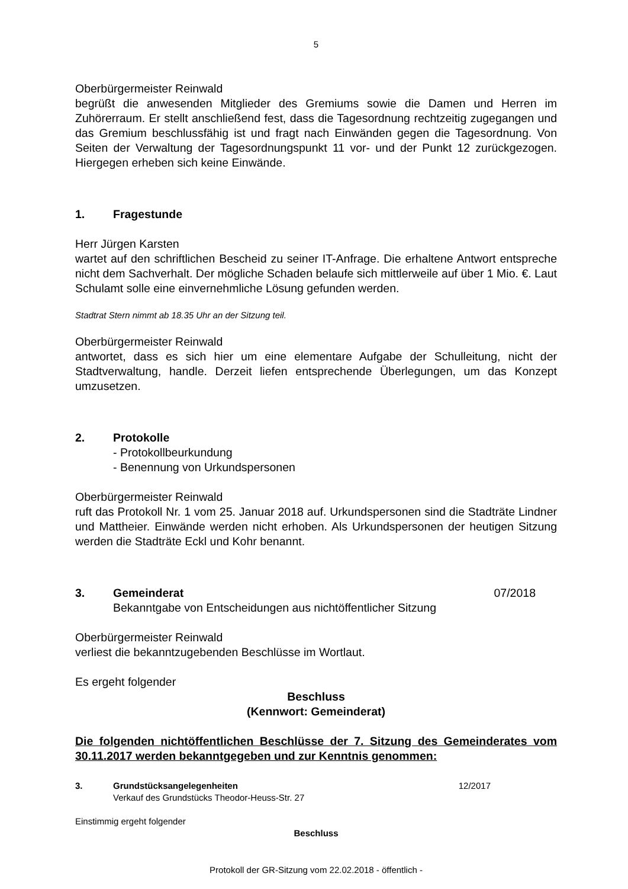5
Oberbürgermeister Reinwald
begrüßt die anwesenden Mitglieder des Gremiums sowie die Damen und Herren im Zuhörerraum. Er stellt anschließend fest, dass die Tagesordnung rechtzeitig zugegangen und das Gremium beschlussfähig ist und fragt nach Einwänden gegen die Tagesordnung. Von Seiten der Verwaltung der Tagesordnungspunkt 11 vor- und der Punkt 12 zurückgezogen. Hiergegen erheben sich keine Einwände.
1. Fragestunde
Herr Jürgen Karsten
wartet auf den schriftlichen Bescheid zu seiner IT-Anfrage. Die erhaltene Antwort entspreche nicht dem Sachverhalt. Der mögliche Schaden belaufe sich mittlerweile auf über 1 Mio. €. Laut Schulamt solle eine einvernehmliche Lösung gefunden werden.
Stadtrat Stern nimmt ab 18.35 Uhr an der Sitzung teil.
Oberbürgermeister Reinwald
antwortet, dass es sich hier um eine elementare Aufgabe der Schulleitung, nicht der Stadtverwaltung, handle. Derzeit liefen entsprechende Überlegungen, um das Konzept umzusetzen.
2. Protokolle
- Protokollbeurkundung
- Benennung von Urkundspersonen
Oberbürgermeister Reinwald
ruft das Protokoll Nr. 1 vom 25. Januar 2018 auf. Urkundspersonen sind die Stadträte Lindner und Mattheier. Einwände werden nicht erhoben. Als Urkundspersonen der heutigen Sitzung werden die Stadträte Eckl und Kohr benannt.
3. Gemeinderat 07/2018
Bekanntgabe von Entscheidungen aus nichtöffentlicher Sitzung
Oberbürgermeister Reinwald
verliest die bekanntzugebenden Beschlüsse im Wortlaut.
Es ergeht folgender
Beschluss
(Kennwort: Gemeinderat)
Die folgenden nichtöffentlichen Beschlüsse der 7. Sitzung des Gemeinderates vom 30.11.2017 werden bekanntgegeben und zur Kenntnis genommen:
3. Grundstücksangelegenheiten 12/2017
Verkauf des Grundstücks Theodor-Heuss-Str. 27
Einstimmig ergeht folgender
Beschluss
Protokoll der GR-Sitzung vom 22.02.2018 - öffentlich -